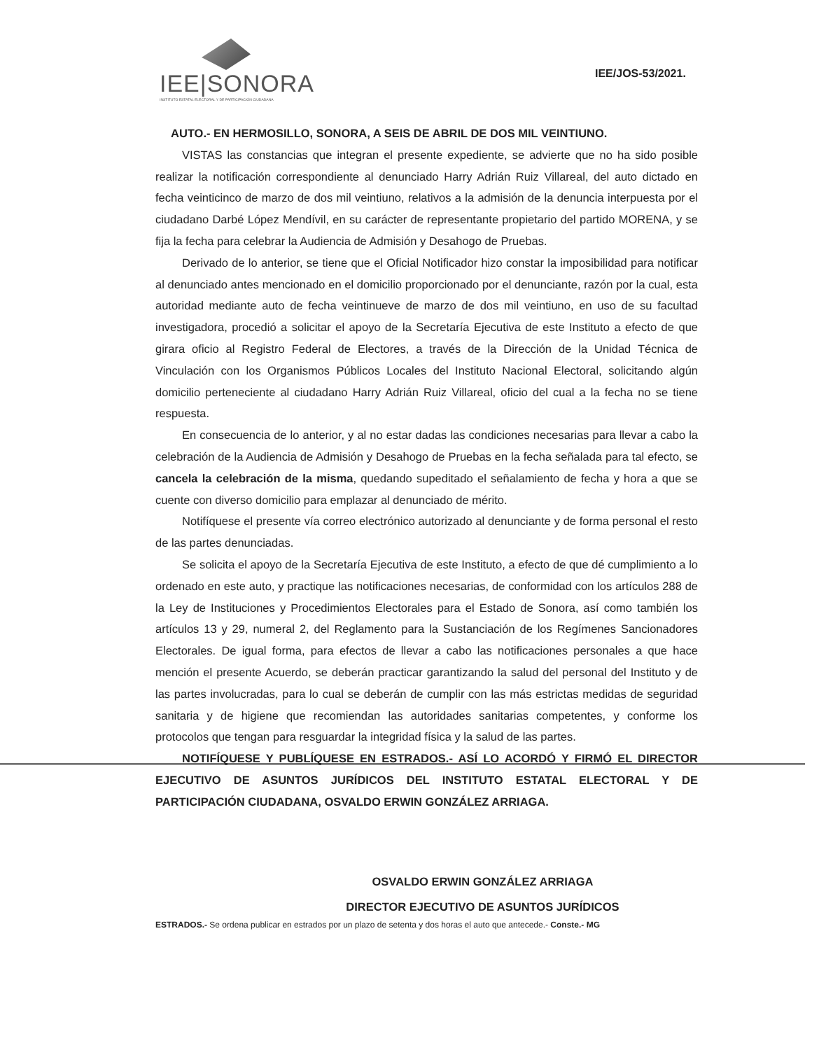IEE|SONORA
INSTITUTO ESTATAL ELECTORAL Y DE PARTICIPACIÓN CIUDADANA
IEE/JOS-53/2021.
AUTO.- EN HERMOSILLO, SONORA, A SEIS DE ABRIL DE DOS MIL VEINTIUNO.
VISTAS las constancias que integran el presente expediente, se advierte que no ha sido posible realizar la notificación correspondiente al denunciado Harry Adrián Ruiz Villareal, del auto dictado en fecha veinticinco de marzo de dos mil veintiuno, relativos a la admisión de la denuncia interpuesta por el ciudadano Darbé López Mendívil, en su carácter de representante propietario del partido MORENA, y se fija la fecha para celebrar la Audiencia de Admisión y Desahogo de Pruebas.
Derivado de lo anterior, se tiene que el Oficial Notificador hizo constar la imposibilidad para notificar al denunciado antes mencionado en el domicilio proporcionado por el denunciante, razón por la cual, esta autoridad mediante auto de fecha veintinueve de marzo de dos mil veintiuno, en uso de su facultad investigadora, procedió a solicitar el apoyo de la Secretaría Ejecutiva de este Instituto a efecto de que girara oficio al Registro Federal de Electores, a través de la Dirección de la Unidad Técnica de Vinculación con los Organismos Públicos Locales del Instituto Nacional Electoral, solicitando algún domicilio perteneciente al ciudadano Harry Adrián Ruiz Villareal, oficio del cual a la fecha no se tiene respuesta.
En consecuencia de lo anterior, y al no estar dadas las condiciones necesarias para llevar a cabo la celebración de la Audiencia de Admisión y Desahogo de Pruebas en la fecha señalada para tal efecto, se cancela la celebración de la misma, quedando supeditado el señalamiento de fecha y hora a que se cuente con diverso domicilio para emplazar al denunciado de mérito.
Notifíquese el presente vía correo electrónico autorizado al denunciante y de forma personal el resto de las partes denunciadas.
Se solicita el apoyo de la Secretaría Ejecutiva de este Instituto, a efecto de que dé cumplimiento a lo ordenado en este auto, y practique las notificaciones necesarias, de conformidad con los artículos 288 de la Ley de Instituciones y Procedimientos Electorales para el Estado de Sonora, así como también los artículos 13 y 29, numeral 2, del Reglamento para la Sustanciación de los Regímenes Sancionadores Electorales. De igual forma, para efectos de llevar a cabo las notificaciones personales a que hace mención el presente Acuerdo, se deberán practicar garantizando la salud del personal del Instituto y de las partes involucradas, para lo cual se deberán de cumplir con las más estrictas medidas de seguridad sanitaria y de higiene que recomiendan las autoridades sanitarias competentes, y conforme los protocolos que tengan para resguardar la integridad física y la salud de las partes.
NOTIFÍQUESE Y PUBLÍQUESE EN ESTRADOS.- ASÍ LO ACORDÓ Y FIRMÓ EL DIRECTOR EJECUTIVO DE ASUNTOS JURÍDICOS DEL INSTITUTO ESTATAL ELECTORAL Y DE PARTICIPACIÓN CIUDADANA, OSVALDO ERWIN GONZÁLEZ ARRIAGA.
OSVALDO ERWIN GONZÁLEZ ARRIAGA
DIRECTOR EJECUTIVO DE ASUNTOS JURÍDICOS
ESTRADOS.- Se ordena publicar en estrados por un plazo de setenta y dos horas el auto que antecede.- Conste.- MG